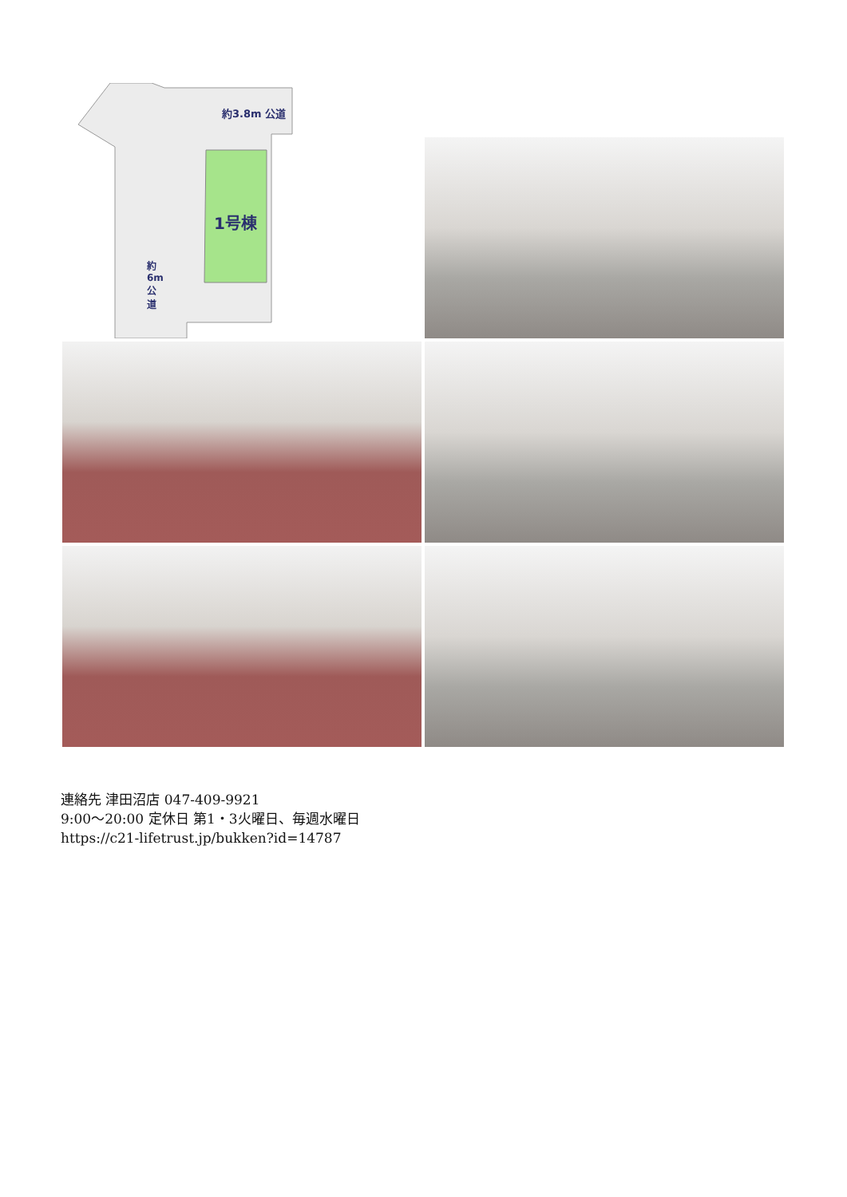約3.8m 公道
1号棟
約6m公道
連絡先 津田沼店 047-409-9921
9:00～20:00 定休日 第1・3火曜日、毎週水曜日
https://c21-lifetrust.jp/bukken?id=14787